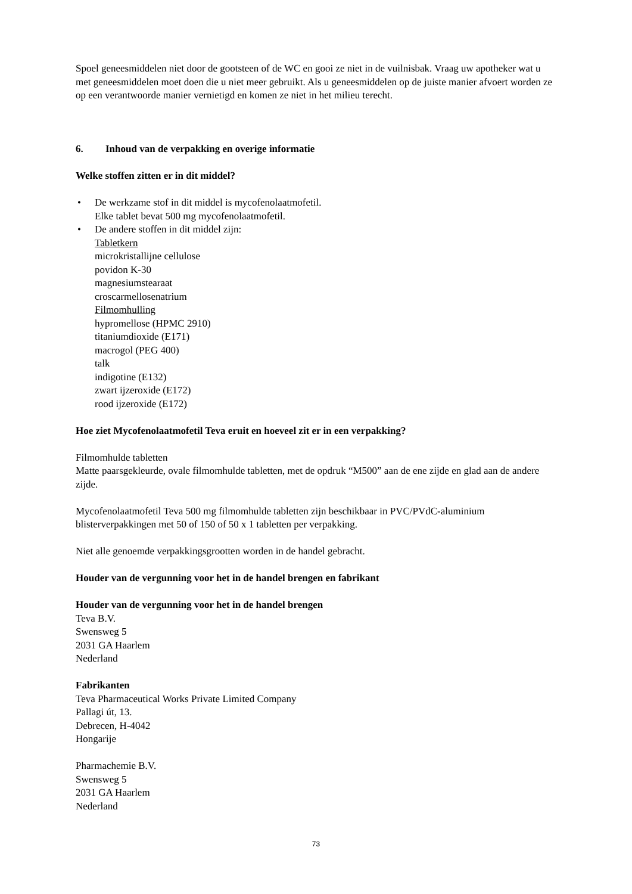Spoel geneesmiddelen niet door de gootsteen of de WC en gooi ze niet in de vuilnisbak. Vraag uw apotheker wat u met geneesmiddelen moet doen die u niet meer gebruikt. Als u geneesmiddelen op de juiste manier afvoert worden ze op een verantwoorde manier vernietigd en komen ze niet in het milieu terecht.
6. Inhoud van de verpakking en overige informatie
Welke stoffen zitten er in dit middel?
• De werkzame stof in dit middel is mycofenolaatmofetil.
Elke tablet bevat 500 mg mycofenolaatmofetil.
• De andere stoffen in dit middel zijn:
Tabletkern
microkristallijne cellulose
povidon K-30
magnesiumstearaat
croscarmellosenatrium
Filmomhulling
hypromellose (HPMC 2910)
titaniumdioxide (E171)
macrogol (PEG 400)
talk
indigotine (E132)
zwart ijzeroxide (E172)
rood ijzeroxide (E172)
Hoe ziet Mycofenolaatmofetil Teva eruit en hoeveel zit er in een verpakking?
Filmomhulde tabletten
Matte paarsgekleurde, ovale filmomhulde tabletten, met de opdruk “M500” aan de ene zijde en glad aan de andere zijde.
Mycofenolaatmofetil Teva 500 mg filmomhulde tabletten zijn beschikbaar in PVC/PVdC-aluminium blisterverpakkingen met 50 of 150 of 50 x 1 tabletten per verpakking.
Niet alle genoemde verpakkingsgrootten worden in de handel gebracht.
Houder van de vergunning voor het in de handel brengen en fabrikant
Houder van de vergunning voor het in de handel brengen
Teva B.V.
Swensweg 5
2031 GA Haarlem
Nederland
Fabrikanten
Teva Pharmaceutical Works Private Limited Company
Pallagi út, 13.
Debrecen, H-4042
Hongarije
Pharmachemie B.V.
Swensweg 5
2031 GA Haarlem
Nederland
73